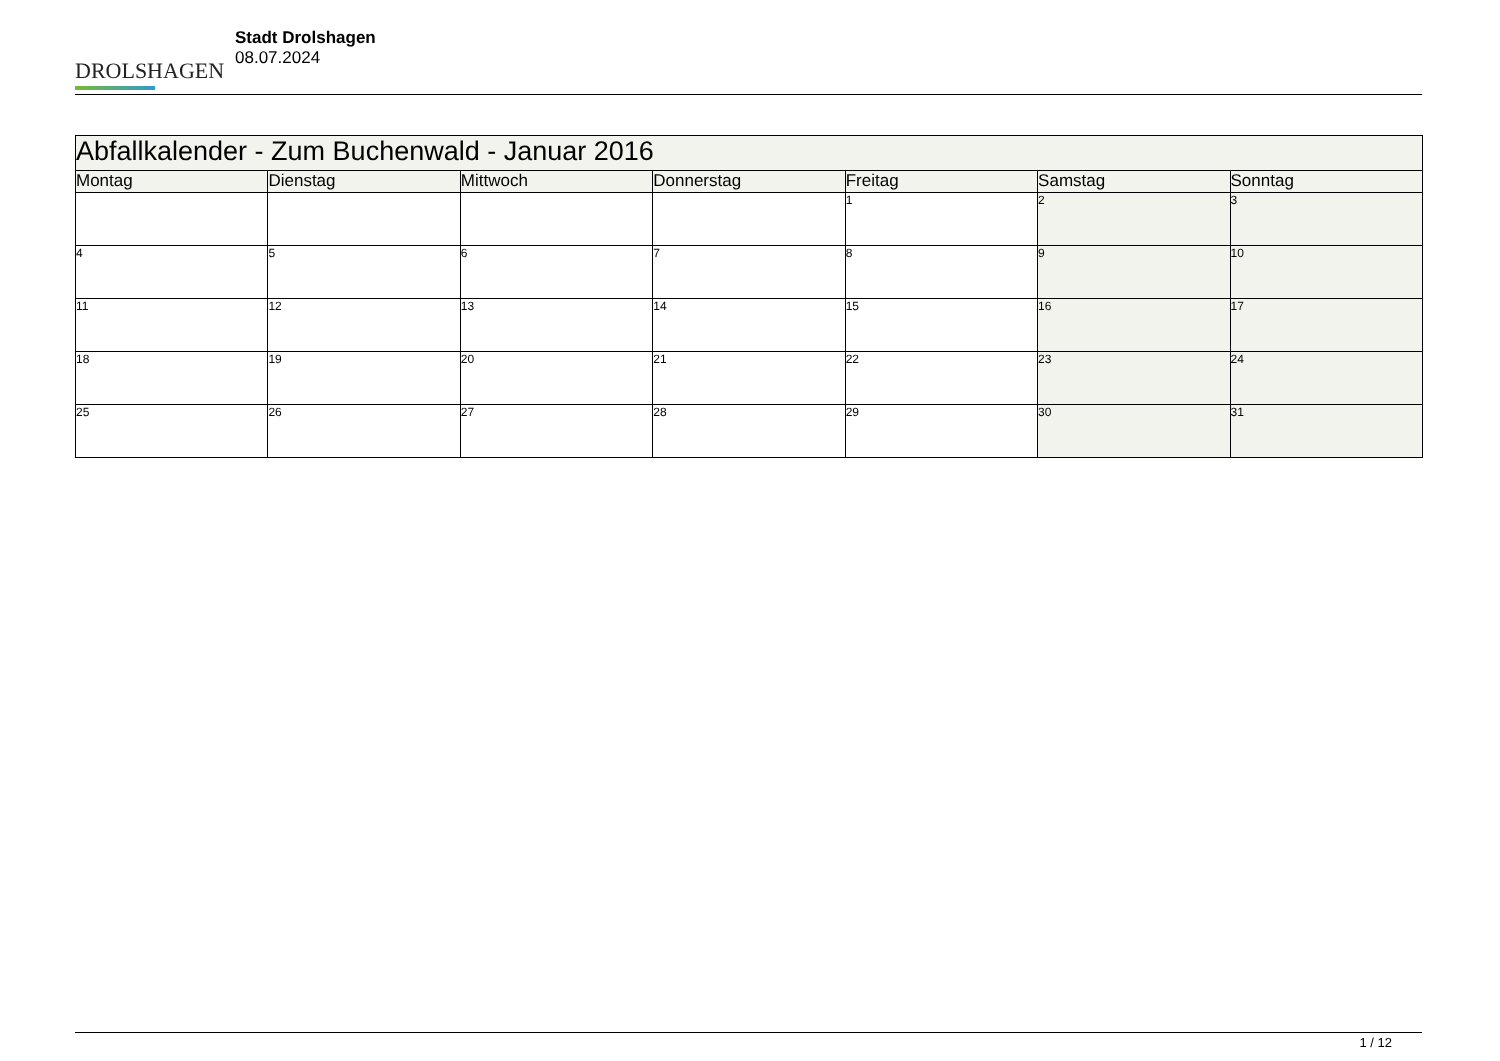DROLSHAGEN
Stadt Drolshagen
08.07.2024
| Abfallkalender - Zum Buchenwald - Januar 2016 | | | | | | |
| --- | --- | --- | --- | --- | --- | --- |
| Montag | Dienstag | Mittwoch | Donnerstag | Freitag | Samstag | Sonntag |
| | | | | 1 | 2 | 3 |
| 4 | 5 | 6 | 7 | 8 | 9 | 10 |
| 11 | 12 | 13 | 14 | 15 | 16 | 17 |
| 18 | 19 | 20 | 21 | 22 | 23 | 24 |
| 25 | 26 | 27 | 28 | 29 | 30 | 31 |
1 / 12